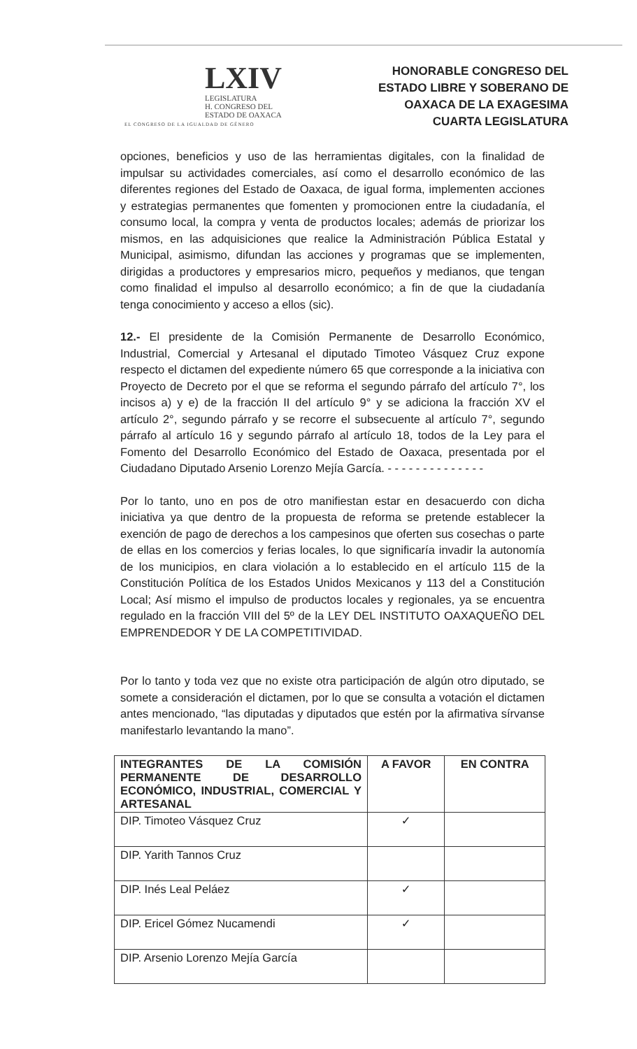LXIV
LEGISLATURA
H. CONGRESO DEL
ESTADO DE OAXACA
EL CONGRESO DE LA IGUALDAD DE GÉNERO
HONORABLE CONGRESO DEL ESTADO LIBRE Y SOBERANO DE OAXACA DE LA EXAGESIMA CUARTA LEGISLATURA
opciones, beneficios y uso de las herramientas digitales, con la finalidad de impulsar su actividades comerciales, así como el desarrollo económico de las diferentes regiones del Estado de Oaxaca, de igual forma, implementen acciones y estrategias permanentes que fomenten y promocionen entre la ciudadanía, el consumo local, la compra y venta de productos locales; además de priorizar los mismos, en las adquisiciones que realice la Administración Pública Estatal y Municipal, asimismo, difundan las acciones y programas que se implementen, dirigidas a productores y empresarios micro, pequeños y medianos, que tengan como finalidad el impulso al desarrollo económico; a fin de que la ciudadanía tenga conocimiento y acceso a ellos (sic).
12.- El presidente de la Comisión Permanente de Desarrollo Económico, Industrial, Comercial y Artesanal el diputado Timoteo Vásquez Cruz expone respecto el dictamen del expediente número 65 que corresponde a la iniciativa con Proyecto de Decreto por el que se reforma el segundo párrafo del artículo 7°, los incisos a) y e) de la fracción II del artículo 9° y se adiciona la fracción XV el artículo 2°, segundo párrafo y se recorre el subsecuente al artículo 7°, segundo párrafo al artículo 16 y segundo párrafo al artículo 18, todos de la Ley para el Fomento del Desarrollo Económico del Estado de Oaxaca, presentada por el Ciudadano Diputado Arsenio Lorenzo Mejía García. - - - - - - - - - - - - - -
Por lo tanto, uno en pos de otro manifiestan estar en desacuerdo con dicha iniciativa ya que dentro de la propuesta de reforma se pretende establecer la exención de pago de derechos a los campesinos que oferten sus cosechas o parte de ellas en los comercios y ferias locales, lo que significaría invadir la autonomía de los municipios, en clara violación a lo establecido en el artículo 115 de la Constitución Política de los Estados Unidos Mexicanos y 113 del a Constitución Local; Así mismo el impulso de productos locales y regionales, ya se encuentra regulado en la fracción VIII del 5º de la LEY DEL INSTITUTO OAXAQUEÑO DEL EMPRENDEDOR Y DE LA COMPETITIVIDAD.
Por lo tanto y toda vez que no existe otra participación de algún otro diputado, se somete a consideración el dictamen, por lo que se consulta a votación el dictamen antes mencionado, “las diputadas y diputados que estén por la afirmativa sírvanse manifestarlo levantando la mano”.
| INTEGRANTES DE LA COMISIÓN PERMANENTE DE DESARROLLO ECONÓMICO, INDUSTRIAL, COMERCIAL Y ARTESANAL | A FAVOR | EN CONTRA |
| --- | --- | --- |
| DIP. Timoteo Vásquez Cruz | ✓ | |
| DIP. Yarith Tannos Cruz | | |
| DIP. Inés Leal Peláez | ✓ | |
| DIP. Ericel Gómez Nucamendi | ✓ | |
| DIP. Arsenio Lorenzo Mejía García | | |